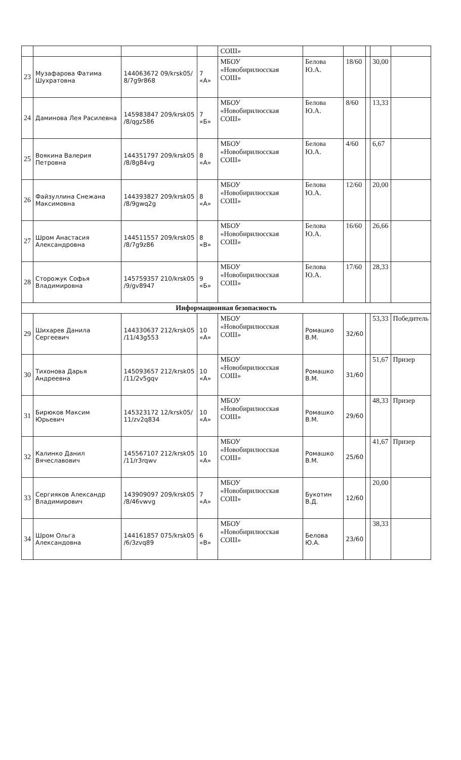| | | | | СОШ» | | | | | |
| 23 | Музафарова Фатима Шухратовна | 144063672 09/krsk05/ 8/7g9r868 | 7 «А» | МБОУ «Новобирилюсская СОШ» | Белова Ю.А. | 18/60 | | 30,00 | |
| 24 | Даминова Лея Расилевна | 145983847 209/krsk05 /8/qgz586 | 7 «Б» | МБОУ «Новобирилюсская СОШ» | Белова Ю.А. | 8/60 | | 13,33 | |
| 25 | Воякина Валерия Петровна | 144351797 209/krsk05 /8/8g84vg | 8 «А» | МБОУ «Новобирилюсская СОШ» | Белова Ю.А. | 4/60 | | 6,67 | |
| 26 | Файзуллина Снежана Максимовна | 144393827 209/krsk05 /8/9gwq2g | 8 «А» | МБОУ «Новобирилюсская СОШ» | Белова Ю.А. | 12/60 | | 20,00 | |
| 27 | Шром Анастасия Александровна | 144511557 209/krsk05 /8/7g9z86 | 8 «В» | МБОУ «Новобирилюсская СОШ» | Белова Ю.А. | 16/60 | | 26,66 | |
| 28 | Сторожук Софья Владимировна | 145759357 210/krsk05 /9/gv8947 | 9 «Б» | МБОУ «Новобирилюсская СОШ» | Белова Ю.А. | 17/60 | | 28,33 | |
| Информационная безопасность | | | | | | | | | |
| 29 | Шихарев Данила Сергеевич | 144330637 212/krsk05 /11/43g553 | 10 «А» | МБОУ «Новобирилюсская СОШ» | Ромашко В.М. | 32/60 | | 53,33 | Победитель |
| 30 | Тихонова Дарья Андреевна | 145093657 212/krsk05 /11/2v5gqv | 10 «А» | МБОУ «Новобирилюсская СОШ» | Ромашко В.М. | 31/60 | | 51,67 | Призер |
| 31 | Бирюков Максим Юрьевич | 145323172 12/krsk05/ 11/zv2q834 | 10 «А» | МБОУ «Новобирилюсская СОШ» | Ромашко В.М. | 29/60 | | 48,33 | Призер |
| 32 | Калинко Данил Вячеславович | 145567107 212/krsk05 /11/r3rqwv | 10 «А» | МБОУ «Новобирилюсская СОШ» | Ромашко В.М. | 25/60 | | 41,67 | Призер |
| 33 | Сергияков Александр Владимирович | 143909097 209/krsk05 /8/46vwvg | 7 «А» | МБОУ «Новобирилюсская СОШ» | Букотин В.Д. | 12/60 | | 20,00 | |
| 34 | Шром Ольга Александовна | 144161857 075/krsk05 /6/3zvq89 | 6 «В» | МБОУ «Новобирилюсская СОШ» | Белова Ю.А. | 23/60 | | 38,33 | |